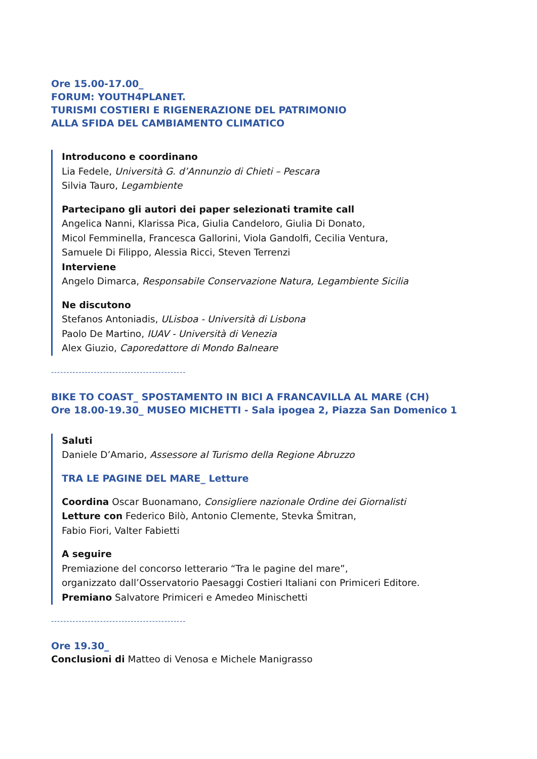Ore 15.00-17.00_
FORUM: YOUTH4PLANET.
TURISMI COSTIERI E RIGENERAZIONE DEL PATRIMONIO
ALLA SFIDA DEL CAMBIAMENTO CLIMATICO
Introducono e coordinano
Lia Fedele, Università G. d’Annunzio di Chieti – Pescara
Silvia Tauro, Legambiente
Partecipano gli autori dei paper selezionati tramite call
Angelica Nanni, Klarissa Pica, Giulia Candeloro, Giulia Di Donato,
Micol Femminella, Francesca Gallorini, Viola Gandolfi, Cecilia Ventura,
Samuele Di Filippo, Alessia Ricci, Steven Terrenzi
Interviene
Angelo Dimarca, Responsabile Conservazione Natura, Legambiente Sicilia
Ne discutono
Stefanos Antoniadis, ULisboa - Università di Lisbona
Paolo De Martino, IUAV - Università di Venezia
Alex Giuzio, Caporedattore di Mondo Balneare
--------------------------------------------
BIKE TO COAST_ SPOSTAMENTO IN BICI A FRANCAVILLA AL MARE (CH)
Ore 18.00-19.30_ MUSEO MICHETTI - Sala ipogea 2, Piazza San Domenico 1
Saluti
Daniele D’Amario, Assessore al Turismo della Regione Abruzzo
TRA LE PAGINE DEL MARE_ Letture
Coordina Oscar Buonamano, Consigliere nazionale Ordine dei Giornalisti
Letture con Federico Bilò, Antonio Clemente, Stevka Šmitran,
Fabio Fiori, Valter Fabietti
A seguire
Premiazione del concorso letterario “Tra le pagine del mare”,
organizzato dall’Osservatorio Paesaggi Costieri Italiani con Primiceri Editore.
Premiano Salvatore Primiceri e Amedeo Minischetti
--------------------------------------------
Ore 19.30_
Conclusioni di Matteo di Venosa e Michele Manigrasso